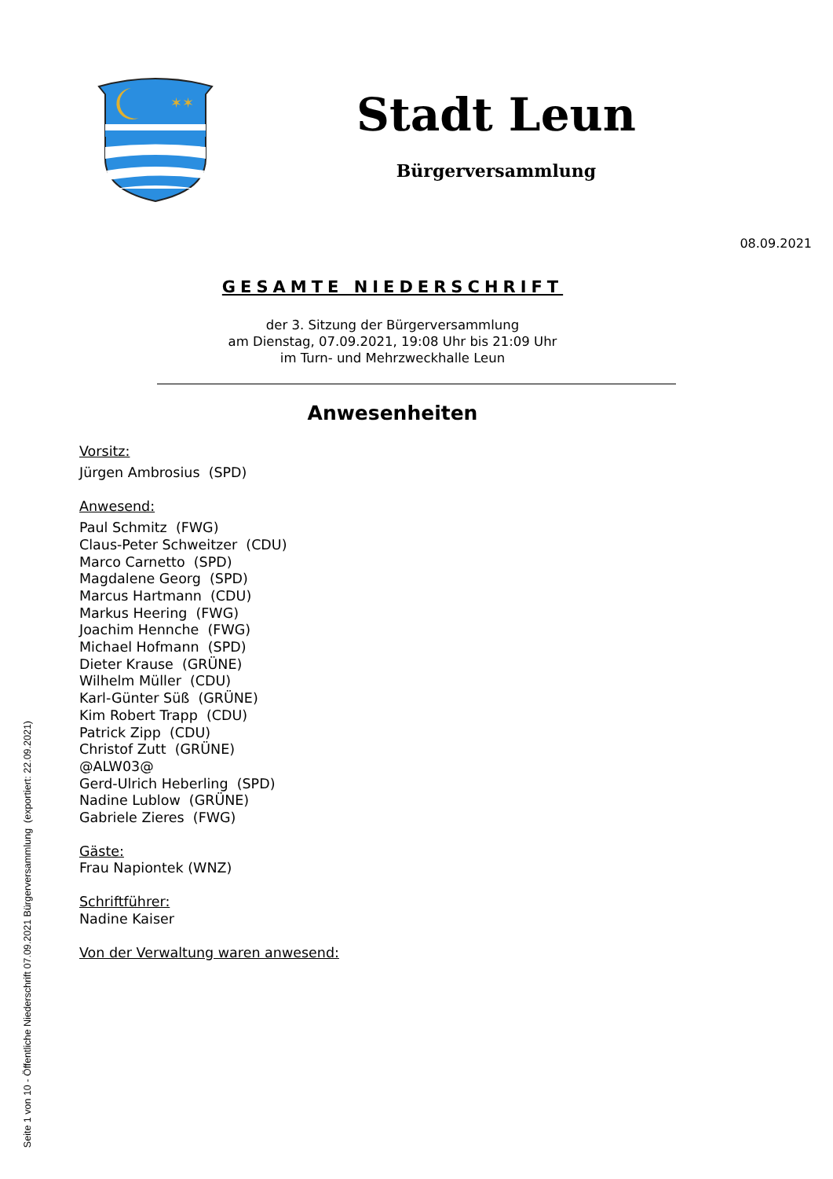✶✶
Stadt Leun
Bürgerversammlung
08.09.2021
GESAMTE NIEDERSCHRIFT
der 3. Sitzung der Bürgerversammlung
am Dienstag, 07.09.2021, 19:08 Uhr bis 21:09 Uhr
im Turn- und Mehrzweckhalle Leun
Anwesenheiten
Vorsitz:
Jürgen Ambrosius (SPD)
Anwesend:
Paul Schmitz (FWG)
Claus-Peter Schweitzer (CDU)
Marco Carnetto (SPD)
Magdalene Georg (SPD)
Marcus Hartmann (CDU)
Markus Heering (FWG)
Joachim Hennche (FWG)
Michael Hofmann (SPD)
Dieter Krause (GRÜNE)
Wilhelm Müller (CDU)
Karl-Günter Süß (GRÜNE)
Kim Robert Trapp (CDU)
Patrick Zipp (CDU)
Christof Zutt (GRÜNE)
@ALW03@
Gerd-Ulrich Heberling (SPD)
Nadine Lublow (GRÜNE)
Gabriele Zieres (FWG)
Gäste:
Frau Napiontek (WNZ)
Schriftführer:
Nadine Kaiser
Von der Verwaltung waren anwesend:
Seite 1 von 10 - Öffentliche Niederschrift 07.09.2021 Bürgerversammlung (exportiert: 22.09.2021)